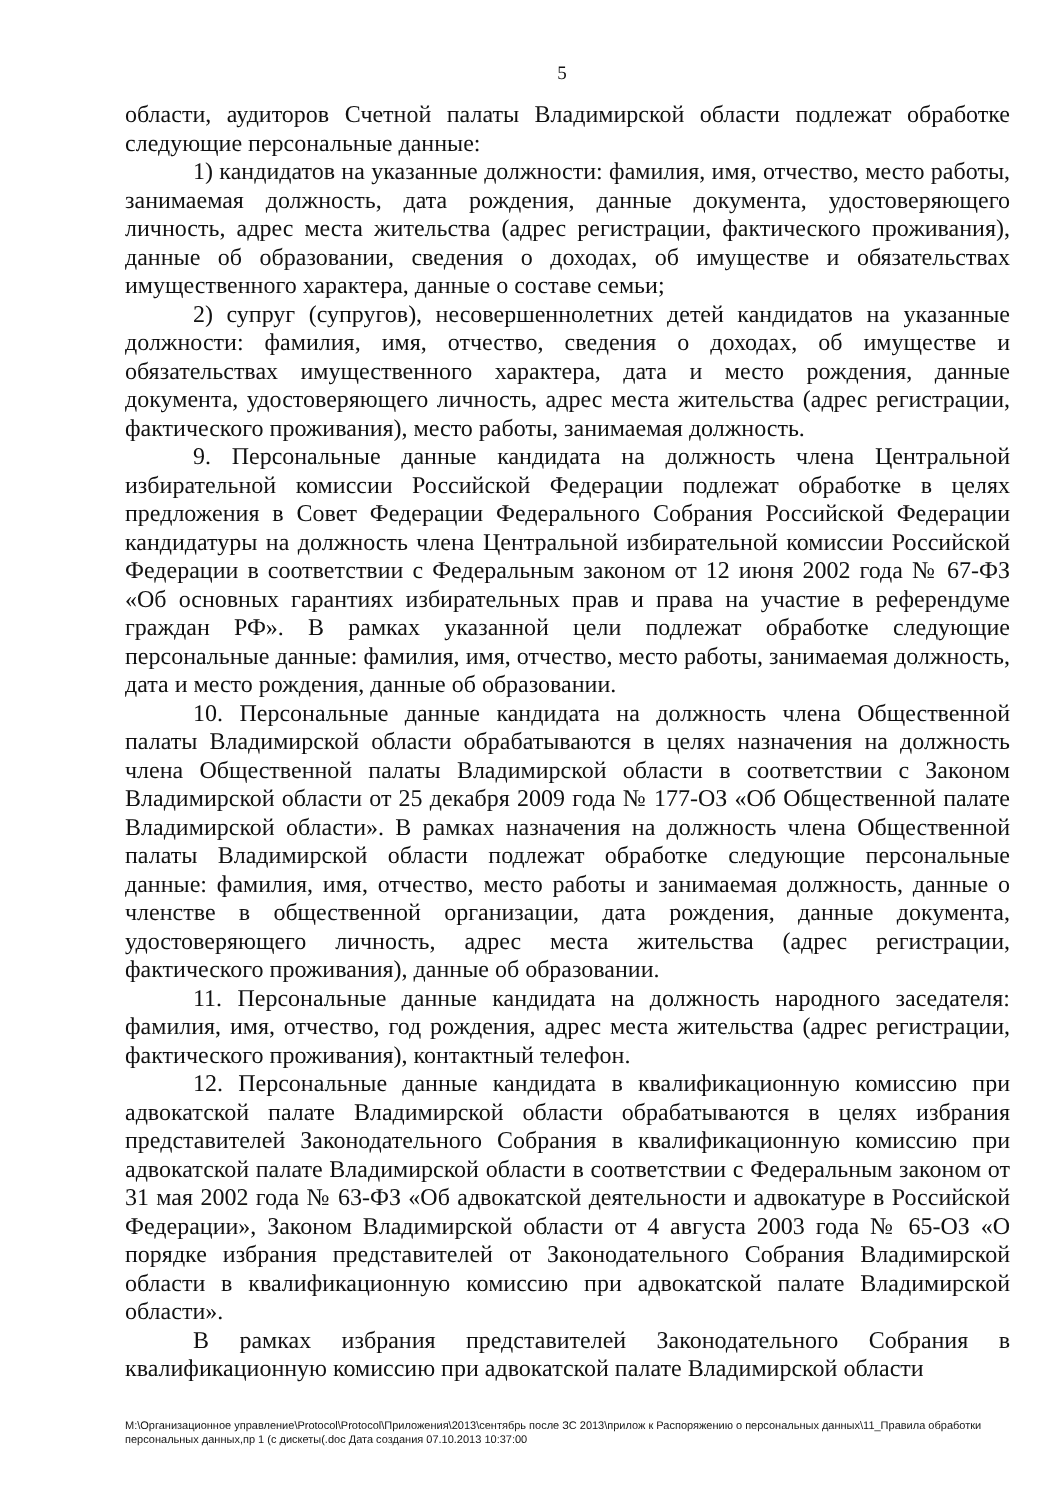5
области, аудиторов Счетной палаты Владимирской области подлежат обработке следующие персональные данные:
1) кандидатов на указанные должности: фамилия, имя, отчество, место работы, занимаемая должность, дата рождения, данные документа, удостоверяющего личность, адрес места жительства (адрес регистрации, фактического проживания), данные об образовании, сведения о доходах, об имуществе и обязательствах имущественного характера, данные о составе семьи;
2) супруг (супругов), несовершеннолетних детей кандидатов на указанные должности: фамилия, имя, отчество, сведения о доходах, об имуществе и обязательствах имущественного характера, дата и место рождения, данные документа, удостоверяющего личность, адрес места жительства (адрес регистрации, фактического проживания), место работы, занимаемая должность.
9. Персональные данные кандидата на должность члена Центральной избирательной комиссии Российской Федерации подлежат обработке в целях предложения в Совет Федерации Федерального Собрания Российской Федерации кандидатуры на должность члена Центральной избирательной комиссии Российской Федерации в соответствии с Федеральным законом от 12 июня 2002 года № 67-ФЗ «Об основных гарантиях избирательных прав и права на участие в референдуме граждан РФ». В рамках указанной цели подлежат обработке следующие персональные данные: фамилия, имя, отчество, место работы, занимаемая должность, дата и место рождения, данные об образовании.
10. Персональные данные кандидата на должность члена Общественной палаты Владимирской области обрабатываются в целях назначения на должность члена Общественной палаты Владимирской области в соответствии с Законом Владимирской области от 25 декабря 2009 года № 177-ОЗ «Об Общественной палате Владимирской области». В рамках назначения на должность члена Общественной палаты Владимирской области подлежат обработке следующие персональные данные: фамилия, имя, отчество, место работы и занимаемая должность, данные о членстве в общественной организации, дата рождения, данные документа, удостоверяющего личность, адрес места жительства (адрес регистрации, фактического проживания), данные об образовании.
11. Персональные данные кандидата на должность народного заседателя: фамилия, имя, отчество, год рождения, адрес места жительства (адрес регистрации, фактического проживания), контактный телефон.
12. Персональные данные кандидата в квалификационную комиссию при адвокатской палате Владимирской области обрабатываются в целях избрания представителей Законодательного Собрания в квалификационную комиссию при адвокатской палате Владимирской области в соответствии с Федеральным законом от 31 мая 2002 года № 63-ФЗ «Об адвокатской деятельности и адвокатуре в Российской Федерации», Законом Владимирской области от 4 августа 2003 года № 65-ОЗ «О порядке избрания представителей от Законодательного Собрания Владимирской области в квалификационную комиссию при адвокатской палате Владимирской области».
В рамках избрания представителей Законодательного Собрания в квалификационную комиссию при адвокатской палате Владимирской области
M:\Организационное управление\Protocol\Protocol\Приложения\2013\сентябрь после ЗС 2013\прилож к Распоряжению о персональных данных\11_Правила обработки персональных данных,пр 1 (с дискеты(.doc Дата создания 07.10.2013 10:37:00